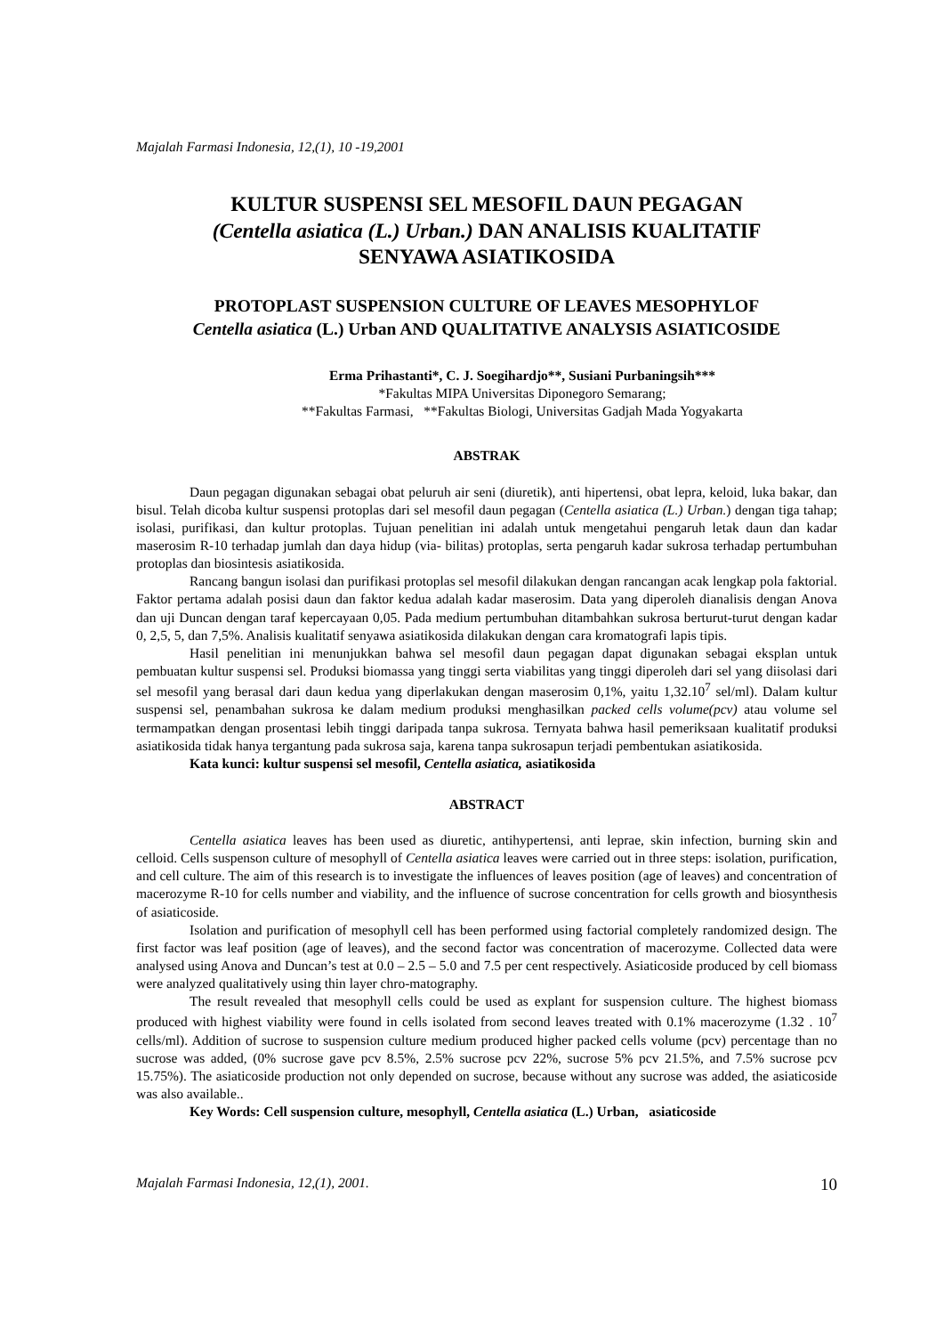Majalah Farmasi Indonesia, 12,(1), 10 -19,2001
KULTUR SUSPENSI SEL MESOFIL DAUN PEGAGAN
(Centella asiatica (L.) Urban.) DAN ANALISIS KUALITATIF
SENYAWA ASIATIKOSIDA
PROTOPLAST SUSPENSION CULTURE OF LEAVES MESOPHYLOF
Centella asiatica (L.) Urban AND QUALITATIVE ANALYSIS ASIATICOSIDE
Erma Prihastanti*, C. J. Soegihardjo**, Susiani Purbaningsih***
*Fakultas MIPA Universitas Diponegoro Semarang;
**Fakultas Farmasi, **Fakultas Biologi, Universitas Gadjah Mada Yogyakarta
ABSTRAK
Daun pegagan digunakan sebagai obat peluruh air seni (diuretik), anti hipertensi, obat lepra, keloid, luka bakar, dan bisul. Telah dicoba kultur suspensi protoplas dari sel mesofil daun pegagan (Centella asiatica (L.) Urban.) dengan tiga tahap; isolasi, purifikasi, dan kultur protoplas. Tujuan penelitian ini adalah untuk mengetahui pengaruh letak daun dan kadar maserosim R-10 terhadap jumlah dan daya hidup (via- bilitas) protoplas, serta pengaruh kadar sukrosa terhadap pertumbuhan protoplas dan biosintesis asiatikosida.
Rancang bangun isolasi dan purifikasi protoplas sel mesofil dilakukan dengan rancangan acak lengkap pola faktorial. Faktor pertama adalah posisi daun dan faktor kedua adalah kadar maserosim. Data yang diperoleh dianalisis dengan Anova dan uji Duncan dengan taraf kepercayaan 0,05. Pada medium pertumbuhan ditambahkan sukrosa berturut-turut dengan kadar 0, 2,5, 5, dan 7,5%. Analisis kualitatif senyawa asiatikosida dilakukan dengan cara kromatografi lapis tipis.
Hasil penelitian ini menunjukkan bahwa sel mesofil daun pegagan dapat digunakan sebagai eksplan untuk pembuatan kultur suspensi sel. Produksi biomassa yang tinggi serta viabilitas yang tinggi diperoleh dari sel yang diisolasi dari sel mesofil yang berasal dari daun kedua yang diperlakukan dengan maserosim 0,1%, yaitu 1,32.10<sup>7</sup> sel/ml). Dalam kultur suspensi sel, penambahan sukrosa ke dalam medium produksi menghasilkan packed cells volume(pcv) atau volume sel termampatkan dengan prosentasi lebih tinggi daripada tanpa sukrosa. Ternyata bahwa hasil pemeriksaan kualitatif produksi asiatikosida tidak hanya tergantung pada sukrosa saja, karena tanpa sukrosapun terjadi pembentukan asiatikosida.
Kata kunci: kultur suspensi sel mesofil, Centella asiatica, asiatikosida
ABSTRACT
Centella asiatica leaves has been used as diuretic, antihypertensi, anti leprae, skin infection, burning skin and celloid. Cells suspenson culture of mesophyll of Centella asiatica leaves were carried out in three steps: isolation, purification, and cell culture. The aim of this research is to investigate the influences of leaves position (age of leaves) and concentration of macerozyme R-10 for cells number and viability, and the influence of sucrose concentration for cells growth and biosynthesis of asiaticoside.
Isolation and purification of mesophyll cell has been performed using factorial completely randomized design. The first factor was leaf position (age of leaves), and the second factor was concentration of macerozyme. Collected data were analysed using Anova and Duncan’s test at 0.0 – 2.5 – 5.0 and 7.5 per cent respectively. Asiaticoside produced by cell biomass were analyzed qualitatively using thin layer chro-matography.
The result revealed that mesophyll cells could be used as explant for suspension culture. The highest biomass produced with highest viability were found in cells isolated from second leaves treated with 0.1% macerozyme (1.32 . 10<sup>7</sup> cells/ml). Addition of sucrose to suspension culture medium produced higher packed cells volume (pcv) percentage than no sucrose was added, (0% sucrose gave pcv 8.5%, 2.5% sucrose pcv 22%, sucrose 5% pcv 21.5%, and 7.5% sucrose pcv 15.75%). The asiaticoside production not only depended on sucrose, because without any sucrose was added, the asiaticoside was also available..
Key Words: Cell suspension culture, mesophyll, Centella asiatica (L.) Urban, asiaticoside
Majalah Farmasi Indonesia, 12,(1), 2001. 10